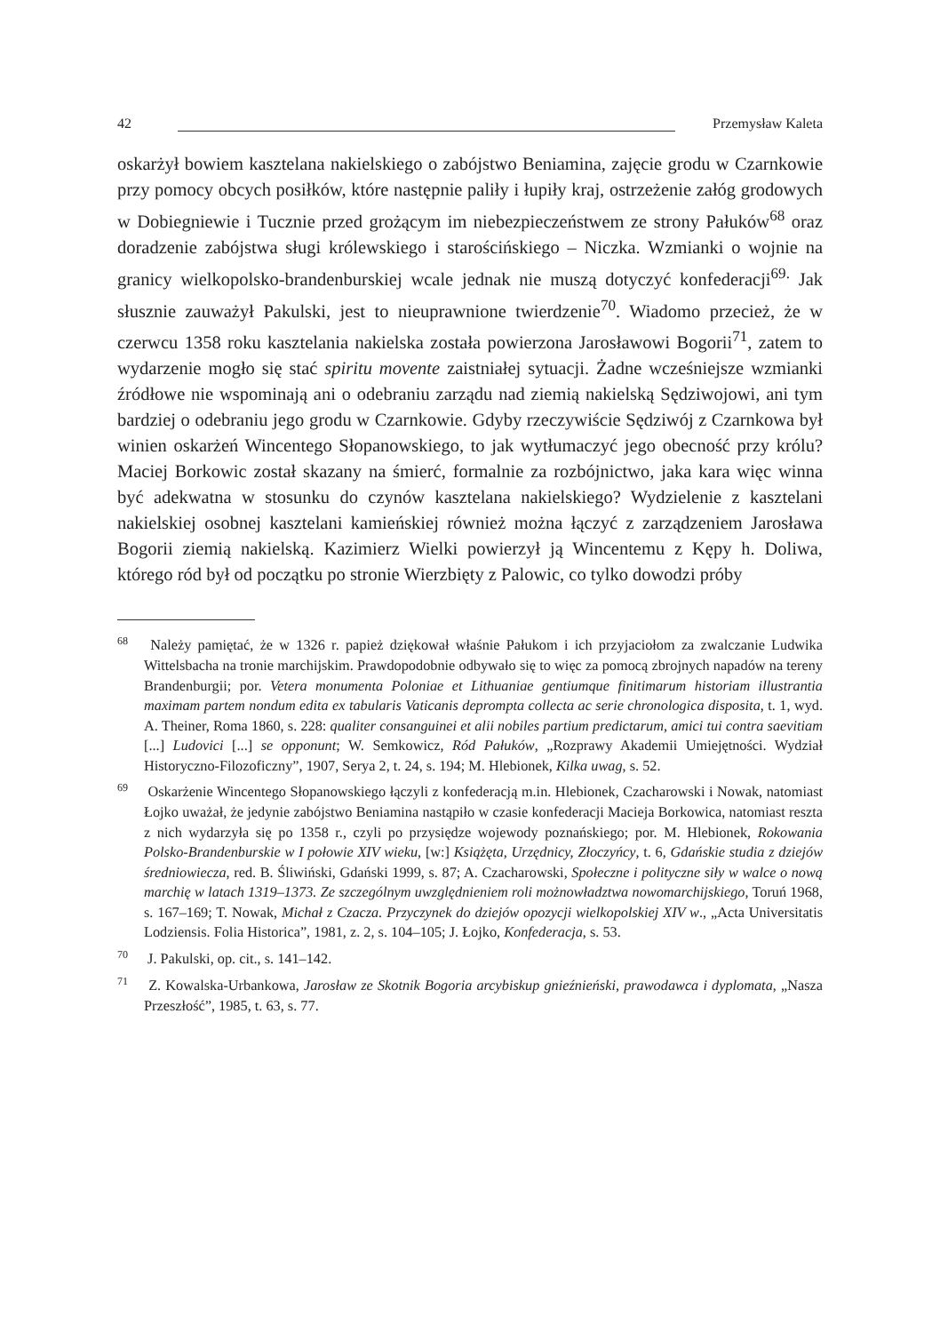42 Przemysław Kaleta
oskarżył bowiem kasztelana nakielskiego o zabójstwo Beniamina, zajęcie grodu w Czarnkowie przy pomocy obcych posiłków, które następnie paliły i łupiły kraj, ostrzeżenie załóg grodowych w Dobiegniewie i Tucznie przed grożącym im niebezpieczeństwem ze strony Pałuków<sup>68</sup> oraz doradzenie zabójstwa sługi królewskiego i starościńskiego – Niczka. Wzmianki o wojnie na granicy wielkopolsko-brandenburskiej wcale jednak nie muszą dotyczyć konfederacji<sup>69.</sup> Jak słusznie zauważył Pakulski, jest to nieuprawnione twierdzenie<sup>70</sup>. Wiadomo przecież, że w czerwcu 1358 roku kasztelania nakielska została powierzona Jarosławowi Bogorii<sup>71</sup>, zatem to wydarzenie mogło się stać spiritu movente zaistniałej sytuacji. Żadne wcześniejsze wzmianki źródłowe nie wspominają ani o odebraniu zarządu nad ziemią nakielską Sędziwojowi, ani tym bardziej o odebraniu jego grodu w Czarnkowie. Gdyby rzeczywiście Sędziwój z Czarnkowa był winien oskarżeń Wincentego Słopanowskiego, to jak wytłumaczyć jego obecność przy królu? Maciej Borkowic został skazany na śmierć, formalnie za rozbójnictwo, jaka kara więc winna być adekwatna w stosunku do czynów kasztelana nakielskiego? Wydzielenie z kasztelani nakielskiej osobnej kasztelani kamieńskiej również można łączyć z zarządzeniem Jarosława Bogorii ziemią nakielską. Kazimierz Wielki powierzył ją Wincentemu z Kępy h. Doliwa, którego ród był od początku po stronie Wierzbięty z Palowic, co tylko dowodzi próby
<sup>68</sup> Należy pamiętać, że w 1326 r. papież dziękował właśnie Pałukom i ich przyjaciołom za zwalczanie Ludwika Wittelsbacha na tronie marchijskim. Prawdopodobnie odbywało się to więc za pomocą zbrojnych napadów na tereny Brandenburgii; por. Vetera monumenta Poloniae et Lithuaniae gentiumque finitimarum historiam illustrantia maximam partem nondum edita ex tabularis Vaticanis deprompta collecta ac serie chronologica disposita, t. 1, wyd. A. Theiner, Roma 1860, s. 228: qualiter consanguinei et alii nobiles partium predictarum, amici tui contra saevitiam [...] Ludovici [...] se opponunt; W. Semkowicz, Ród Pałuków, „Rozprawy Akademii Umiejętności. Wydział Historyczno-Filozoficzny”, 1907, Serya 2, t. 24, s. 194; M. Hlebionek, Kilka uwag, s. 52.
<sup>69</sup> Oskarżenie Wincentego Słopanowskiego łączyli z konfederacją m.in. Hlebionek, Czacharowski i Nowak, natomiast Łojko uważał, że jedynie zabójstwo Beniamina nastąpiło w czasie konfederacji Macieja Borkowica, natomiast reszta z nich wydarzyła się po 1358 r., czyli po przysiędze wojewody poznańskiego; por. M. Hlebionek, Rokowania Polsko-Brandenburskie w I połowie XIV wieku, [w:] Książęta, Urzędnicy, Złoczyńcy, t. 6, Gdańskie studia z dziejów średniowiecza, red. B. Śliwiński, Gdański 1999, s. 87; A. Czacharowski, Społeczne i polityczne siły w walce o nową marchię w latach 1319–1373. Ze szczególnym uwzględnieniem roli możnowładztwa nowomarchijskiego, Toruń 1968, s. 167–169; T. Nowak, Michał z Czacza. Przyczynek do dziejów opozycji wielkopolskiej XIV w., „Acta Universitatis Lodziensis. Folia Historica”, 1981, z. 2, s. 104–105; J. Łojko, Konfederacja, s. 53.
<sup>70</sup> J. Pakulski, op. cit., s. 141–142.
<sup>71</sup> Z. Kowalska-Urbankowa, Jarosław ze Skotnik Bogoria arcybiskup gnieźnieński, prawodawca i dyplomata, „Nasza Przeszłość”, 1985, t. 63, s. 77.